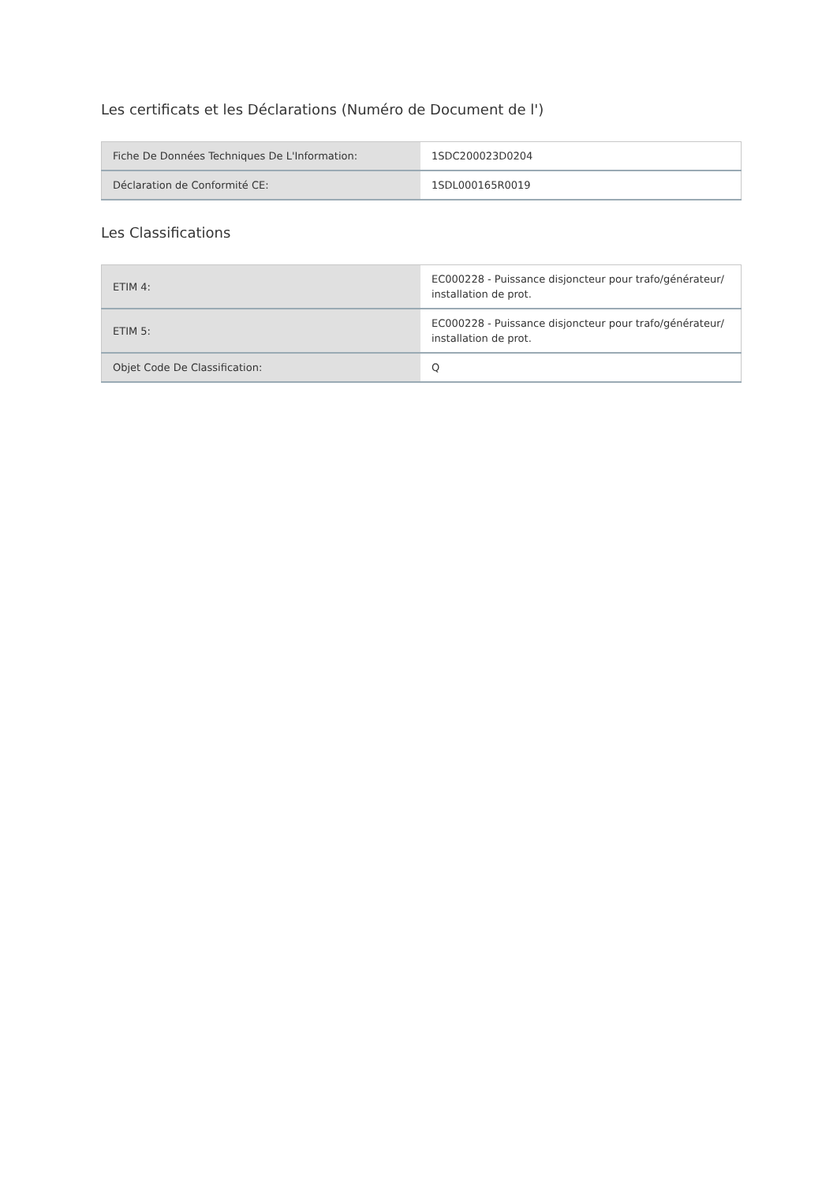Les certificats et les Déclarations (Numéro de Document de l')
| Fiche De Données Techniques De L'Information: | 1SDC200023D0204 |
| Déclaration de Conformité CE: | 1SDL000165R0019 |
Les Classifications
| ETIM 4: | EC000228 - Puissance disjoncteur pour trafo/générateur/ installation de prot. |
| ETIM 5: | EC000228 - Puissance disjoncteur pour trafo/générateur/ installation de prot. |
| Objet Code De Classification: | Q |